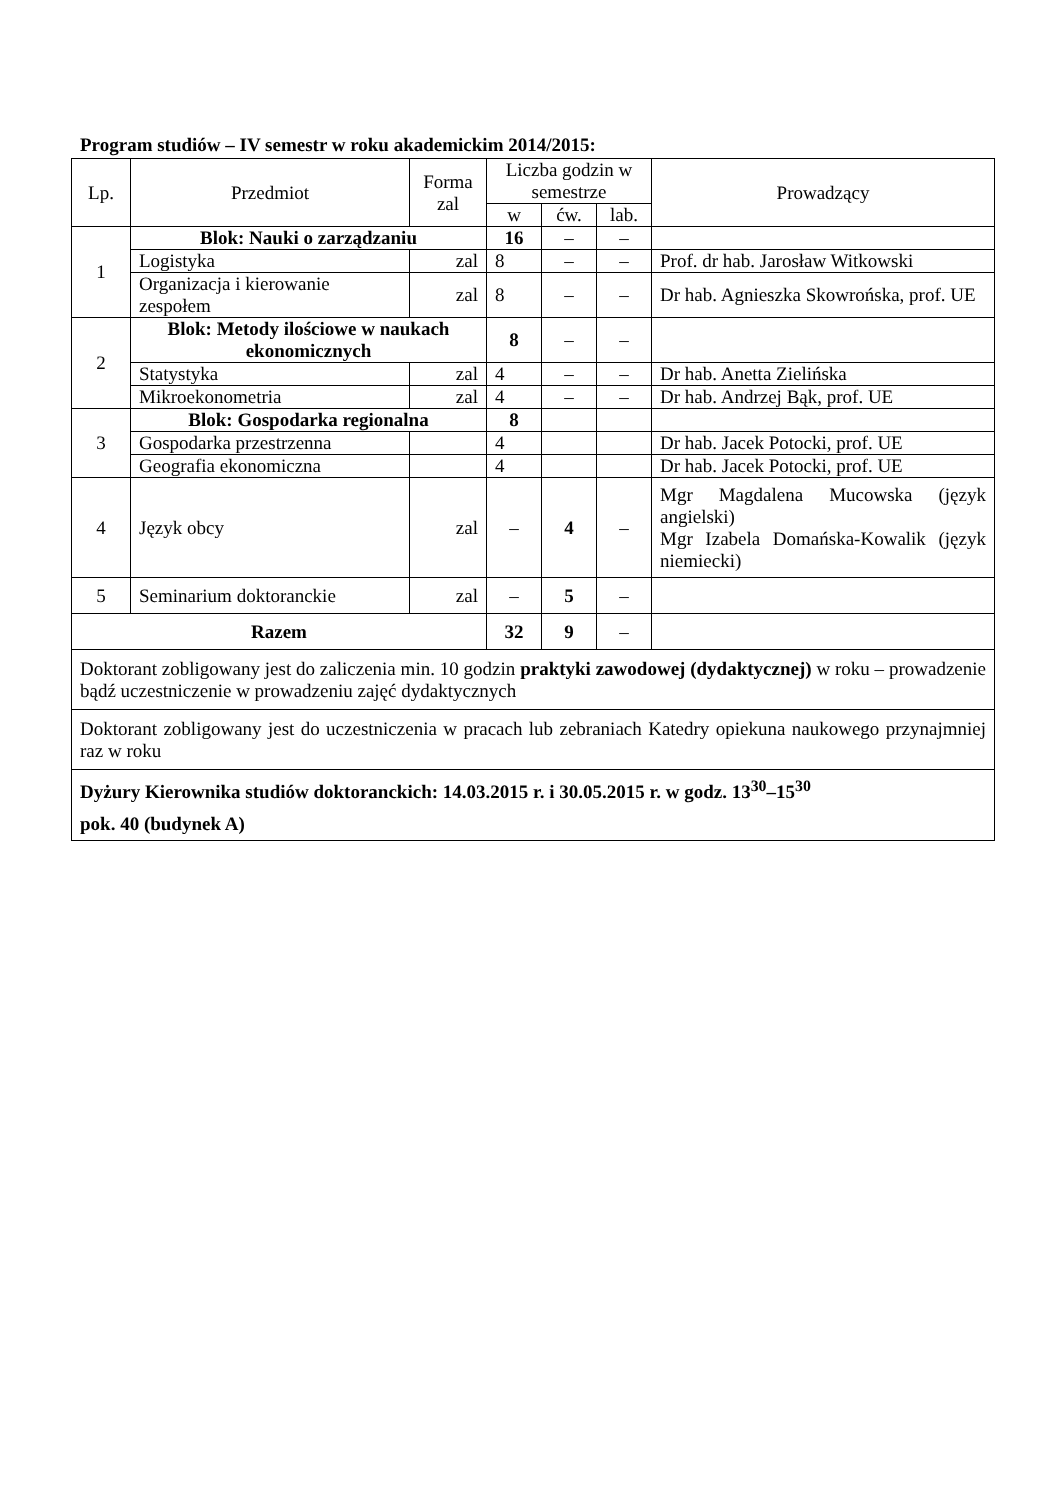Program studiów – IV semestr w roku akademickim 2014/2015:
| Lp. | Przedmiot | Forma zal | Liczba godzin w semestrze | | | Prowadzący |
| --- | --- | --- | --- | --- | --- | --- |
| | | | w | ćw. | lab. | |
| 1 | Blok: Nauki o zarządzaniu | | 16 | – | – | |
| | Logistyka | zal | 8 | – | – | Prof. dr hab. Jarosław Witkowski |
| | Organizacja i kierowanie zespołem | zal | 8 | – | – | Dr hab. Agnieszka Skowrońska, prof. UE |
| 2 | Blok: Metody ilościowe w naukach ekonomicznych | | 8 | – | – | |
| | Statystyka | zal | 4 | – | – | Dr hab. Anetta Zielińska |
| | Mikroekonometria | zal | 4 | – | – | Dr hab. Andrzej Bąk, prof. UE |
| 3 | Blok: Gospodarka regionalna | | 8 | | | |
| | Gospodarka przestrzenna | | 4 | | | Dr hab. Jacek Potocki, prof. UE |
| | Geografia ekonomiczna | | 4 | | | Dr hab. Jacek Potocki, prof. UE |
| 4 | Język obcy | zal | – | 4 | – | Mgr Magdalena Mucowska (język angielski) Mgr Izabela Domańska-Kowalik (język niemiecki) |
| 5 | Seminarium doktoranckie | zal | – | 5 | – | |
| Razem | | | 32 | 9 | – | |
| Doktorant zobligowany jest do zaliczenia min. 10 godzin praktyki zawodowej (dydaktycznej) w roku – prowadzenie bądź uczestniczenie w prowadzeniu zajęć dydaktycznych | | | | | | |
| Doktorant zobligowany jest do uczestniczenia w pracach lub zebraniach Katedry opiekuna naukowego przynajmniej raz w roku | | | | | | |
| Dyżury Kierownika studiów doktoranckich: 14.03.2015 r. i 30.05.2015 r. w godz. 13<sup>30</sup>–15<sup>30</sup> pok. 40 (budynek A) | | | | | | |